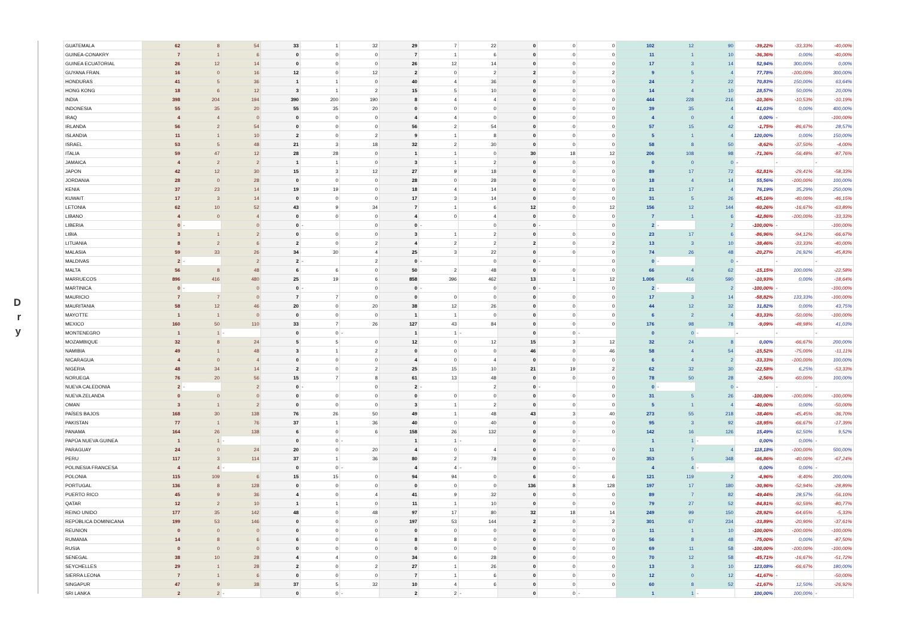D
r
y
| GUATEMALA | 62 | 8 | 54 | 33 | 1 | 32 | 29 | 7 | 22 | 0 | 0 | 0 | 102 | 12 | 90 | -39,22% | -33,33% | -40,00% |
| GUINEA-CONAKRY | 7 | 1 | 6 | 0 | 0 | 0 | 7 | 1 | 6 | 0 | 0 | 0 | 11 | 1 | 10 | -36,36% | 0,00% | -40,00% |
| GUINEA ECUATORIAL | 26 | 12 | 14 | 0 | 0 | 0 | 26 | 12 | 14 | 0 | 0 | 0 | 17 | 3 | 14 | 52,94% | 300,00% | 0,00% |
| GUYANA FRAN. | 16 | 0 | 16 | 12 | 0 | 12 | 2 | 0 | 2 | 2 | 0 | 2 | 9 | 5 | 4 | 77,78% | -100,00% | 300,00% |
| HONDURAS | 41 | 5 | 36 | 1 | 1 | 0 | 40 | 4 | 36 | 0 | 0 | 0 | 24 | 2 | 22 | 70,83% | 150,00% | 63,64% |
| HONG KONG | 18 | 6 | 12 | 3 | 1 | 2 | 15 | 5 | 10 | 0 | 0 | 0 | 14 | 4 | 10 | 28,57% | 50,00% | 20,00% |
| INDIA | 398 | 204 | 194 | 390 | 200 | 190 | 8 | 4 | 4 | 0 | 0 | 0 | 444 | 228 | 216 | -10,36% | -10,53% | -10,19% |
| INDONESIA | 55 | 35 | 20 | 55 | 35 | 20 | 0 | 0 | 0 | 0 | 0 | 0 | 39 | 35 | 4 | 41,03% | 0,00% | 400,00% |
| IRAQ | 4 | 4 | 0 | 0 | 0 | 0 | 4 | 4 | 0 | 0 | 0 | 0 | 4 | 0 | 4 | 0,00% | - | -100,00% |
| IRLANDA | 56 | 2 | 54 | 0 | 0 | 0 | 56 | 2 | 54 | 0 | 0 | 0 | 57 | 15 | 42 | -1,75% | -86,67% | 28,57% |
| ISLANDIA | 11 | 1 | 10 | 2 | 0 | 2 | 9 | 1 | 8 | 0 | 0 | 0 | 5 | 1 | 4 | 120,00% | 0,00% | 150,00% |
| ISRAEL | 53 | 5 | 48 | 21 | 3 | 18 | 32 | 2 | 30 | 0 | 0 | 0 | 58 | 8 | 50 | -8,62% | -37,50% | -4,00% |
| ITALIA | 59 | 47 | 12 | 28 | 28 | 0 | 1 | 1 | 0 | 30 | 18 | 12 | 206 | 108 | 98 | -71,36% | -56,48% | -87,76% |
| JAMAICA | 4 | 2 | 2 | 1 | 1 | 0 | 3 | 1 | 2 | 0 | 0 | 0 | 0 | 0 | 0 | - | - | - |
| JAPON | 42 | 12 | 30 | 15 | 3 | 12 | 27 | 9 | 18 | 0 | 0 | 0 | 89 | 17 | 72 | -52,81% | -29,41% | -58,33% |
| JORDANIA | 28 | 0 | 28 | 0 | 0 | 0 | 28 | 0 | 28 | 0 | 0 | 0 | 18 | 4 | 14 | 55,56% | -100,00% | 100,00% |
| KENIA | 37 | 23 | 14 | 19 | 19 | 0 | 18 | 4 | 14 | 0 | 0 | 0 | 21 | 17 | 4 | 76,19% | 35,29% | 250,00% |
| KUWAIT | 17 | 3 | 14 | 0 | 0 | 0 | 17 | 3 | 14 | 0 | 0 | 0 | 31 | 5 | 26 | -45,16% | -40,00% | -46,15% |
| LETONIA | 62 | 10 | 52 | 43 | 9 | 34 | 7 | 1 | 6 | 12 | 0 | 12 | 156 | 12 | 144 | -60,26% | -16,67% | -63,89% |
| LIBANO | 4 | 0 | 4 | 0 | 0 | 0 | 4 | 0 | 4 | 0 | 0 | 0 | 7 | 1 | 6 | -42,86% | -100,00% | -33,33% |
| LIBERIA | 0 | - | 0 | 0 | - | 0 | 0 | - | 0 | 0 | - | 0 | 2 | - | 2 | -100,00% | - | -100,00% |
| LIBIA | 3 | 1 | 2 | 0 | 0 | 0 | 3 | 1 | 2 | 0 | 0 | 0 | 23 | 17 | 6 | -86,96% | -94,12% | -66,67% |
| LITUANIA | 8 | 2 | 6 | 2 | 0 | 2 | 4 | 2 | 2 | 2 | 0 | 2 | 13 | 3 | 10 | -38,46% | -33,33% | -40,00% |
| MALASIA | 59 | 33 | 26 | 34 | 30 | 4 | 25 | 3 | 22 | 0 | 0 | 0 | 74 | 26 | 48 | -20,27% | 26,92% | -45,83% |
| MALDIVAS | 2 | - | 2 | 2 | - | 2 | 0 | - | 0 | 0 | - | 0 | 0 | - | 0 | - | - | - |
| MALTA | 56 | 8 | 48 | 6 | 6 | 0 | 50 | 2 | 48 | 0 | 0 | 0 | 66 | 4 | 62 | -15,15% | 100,00% | -22,58% |
| MARRUECOS | 896 | 416 | 480 | 25 | 19 | 6 | 858 | 396 | 462 | 13 | 1 | 12 | 1.006 | 416 | 590 | -10,93% | 0,00% | -18,64% |
| MARTINICA | 0 | - | 0 | 0 | - | 0 | 0 | - | 0 | 0 | - | 0 | 2 | - | 2 | -100,00% | - | -100,00% |
| MAURICIO | 7 | 7 | 0 | 7 | 7 | 0 | 0 | 0 | 0 | 0 | 0 | 0 | 17 | 3 | 14 | -58,82% | 133,33% | -100,00% |
| MAURITANIA | 58 | 12 | 46 | 20 | 0 | 20 | 38 | 12 | 26 | 0 | 0 | 0 | 44 | 12 | 32 | 31,82% | 0,00% | 43,75% |
| MAYOTTE | 1 | 1 | 0 | 0 | 0 | 0 | 1 | 1 | 0 | 0 | 0 | 0 | 6 | 2 | 4 | -83,33% | -50,00% | -100,00% |
| MEXICO | 160 | 50 | 110 | 33 | 7 | 26 | 127 | 43 | 84 | 0 | 0 | 0 | 176 | 98 | 78 | -9,09% | -48,98% | 41,03% |
| MONTENEGRO | 1 | 1 | - | 0 | 0 | - | 1 | 1 | - | 0 | 0 | - | 0 | 0 | - | - | - | - |
| MOZAMBIQUE | 32 | 8 | 24 | 5 | 5 | 0 | 12 | 0 | 12 | 15 | 3 | 12 | 32 | 24 | 8 | 0,00% | -66,67% | 200,00% |
| NAMIBIA | 49 | 1 | 48 | 3 | 1 | 2 | 0 | 0 | 0 | 46 | 0 | 46 | 58 | 4 | 54 | -15,52% | -75,00% | -11,11% |
| NICARAGUA | 4 | 0 | 4 | 0 | 0 | 0 | 4 | 0 | 4 | 0 | 0 | 0 | 6 | 4 | 2 | -33,33% | -100,00% | 100,00% |
| NIGERIA | 48 | 34 | 14 | 2 | 0 | 2 | 25 | 15 | 10 | 21 | 19 | 2 | 62 | 32 | 30 | -22,58% | 6,25% | -53,33% |
| NORUEGA | 76 | 20 | 56 | 15 | 7 | 8 | 61 | 13 | 48 | 0 | 0 | 0 | 78 | 50 | 28 | -2,56% | -60,00% | 100,00% |
| NUEVA CALEDONIA | 2 | - | 2 | 0 | - | 0 | 2 | - | 2 | 0 | - | 0 | 0 | - | 0 | - | - | - |
| NUEVA ZELANDA | 0 | 0 | 0 | 0 | 0 | 0 | 0 | 0 | 0 | 0 | 0 | 0 | 31 | 5 | 26 | -100,00% | -100,00% | -100,00% |
| OMAN | 3 | 1 | 2 | 0 | 0 | 0 | 3 | 1 | 2 | 0 | 0 | 0 | 5 | 1 | 4 | -40,00% | 0,00% | -50,00% |
| PAÍSES BAJOS | 168 | 30 | 138 | 76 | 26 | 50 | 49 | 1 | 48 | 43 | 3 | 40 | 273 | 55 | 218 | -38,46% | -45,45% | -36,70% |
| PAKISTAN | 77 | 1 | 76 | 37 | 1 | 36 | 40 | 0 | 40 | 0 | 0 | 0 | 95 | 3 | 92 | -18,95% | -66,67% | -17,39% |
| PANAMA | 164 | 26 | 138 | 6 | 0 | 6 | 158 | 26 | 132 | 0 | 0 | 0 | 142 | 16 | 126 | 15,49% | 62,50% | 9,52% |
| PAPÚA NUEVA GUINEA | 1 | 1 | - | 0 | 0 | - | 1 | 1 | - | 0 | 0 | - | 1 | 1 | - | 0,00% | 0,00% | - |
| PARAGUAY | 24 | 0 | 24 | 20 | 0 | 20 | 4 | 0 | 4 | 0 | 0 | 0 | 11 | 7 | 4 | 118,18% | -100,00% | 500,00% |
| PERU | 117 | 3 | 114 | 37 | 1 | 36 | 80 | 2 | 78 | 0 | 0 | 0 | 353 | 5 | 348 | -66,86% | -40,00% | -67,24% |
| POLINESIA FRANCESA | 4 | 4 | - | 0 | 0 | - | 4 | 4 | - | 0 | 0 | - | 4 | 4 | - | 0,00% | 0,00% | - |
| POLONIA | 115 | 109 | 6 | 15 | 15 | 0 | 94 | 94 | 0 | 6 | 0 | 6 | 121 | 119 | 2 | -4,96% | -8,40% | 200,00% |
| PORTUGAL | 136 | 8 | 128 | 0 | 0 | 0 | 0 | 0 | 0 | 136 | 8 | 128 | 197 | 17 | 180 | -30,96% | -52,94% | -28,89% |
| PUERTO RICO | 45 | 9 | 36 | 4 | 0 | 4 | 41 | 9 | 32 | 0 | 0 | 0 | 89 | 7 | 82 | -49,44% | 28,57% | -56,10% |
| QATAR | 12 | 2 | 10 | 1 | 1 | 0 | 11 | 1 | 10 | 0 | 0 | 0 | 79 | 27 | 52 | -84,81% | -92,59% | -80,77% |
| REINO UNIDO | 177 | 35 | 142 | 48 | 0 | 48 | 97 | 17 | 80 | 32 | 18 | 14 | 249 | 99 | 150 | -28,92% | -64,65% | -5,33% |
| REPÚBLICA DOMINICANA | 199 | 53 | 146 | 0 | 0 | 0 | 197 | 53 | 144 | 2 | 0 | 2 | 301 | 67 | 234 | -33,89% | -20,90% | -37,61% |
| REUNION | 0 | 0 | 0 | 0 | 0 | 0 | 0 | 0 | 0 | 0 | 0 | 0 | 11 | 1 | 10 | -100,00% | -100,00% | -100,00% |
| RUMANIA | 14 | 8 | 6 | 6 | 0 | 6 | 8 | 8 | 0 | 0 | 0 | 0 | 56 | 8 | 48 | -75,00% | 0,00% | -87,50% |
| RUSIA | 0 | 0 | 0 | 0 | 0 | 0 | 0 | 0 | 0 | 0 | 0 | 0 | 69 | 11 | 58 | -100,00% | -100,00% | -100,00% |
| SENEGAL | 38 | 10 | 28 | 4 | 4 | 0 | 34 | 6 | 28 | 0 | 0 | 0 | 70 | 12 | 58 | -45,71% | -16,67% | -51,72% |
| SEYCHELLES | 29 | 1 | 28 | 2 | 0 | 2 | 27 | 1 | 26 | 0 | 0 | 0 | 13 | 3 | 10 | 123,08% | -66,67% | 180,00% |
| SIERRA LEONA | 7 | 1 | 6 | 0 | 0 | 0 | 7 | 1 | 6 | 0 | 0 | 0 | 12 | 0 | 12 | -41,67% | - | -50,00% |
| SINGAPUR | 47 | 9 | 38 | 37 | 5 | 32 | 10 | 4 | 6 | 0 | 0 | 0 | 60 | 8 | 52 | -21,67% | 12,50% | -26,92% |
| SRI LANKA | 2 | 2 | - | 0 | 0 | - | 2 | 2 | - | 0 | 0 | - | 1 | 1 | - | 100,00% | 100,00% | - |